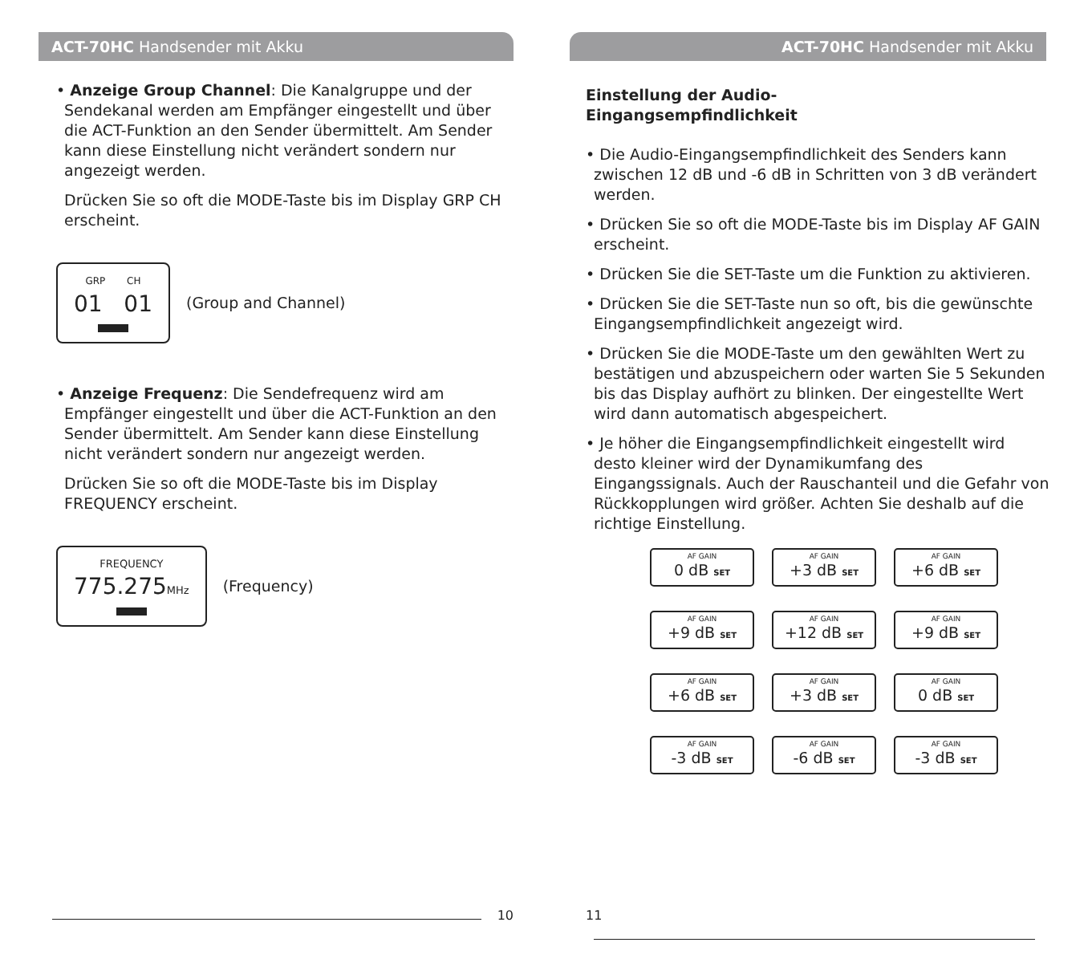ACT-70HC Handsender mit Akku
• Anzeige Group Channel: Die Kanalgruppe und der Sendekanal werden am Empfänger eingestellt und über die ACT-Funktion an den Sender übermittelt. Am Sender kann diese Einstellung nicht verändert sondern nur angezeigt werden.
Drücken Sie so oft die MODE-Taste bis im Display GRP CH erscheint.
GRP CH
01 01
(Group and Channel)
• Anzeige Frequenz: Die Sendefrequenz wird am Empfänger eingestellt und über die ACT-Funktion an den Sender übermittelt. Am Sender kann diese Einstellung nicht verändert sondern nur angezeigt werden.
Drücken Sie so oft die MODE-Taste bis im Display FREQUENCY erscheint.
FREQUENCY
775.275 MHz
(Frequency)
10
ACT-70HC Handsender mit Akku
Einstellung der Audio-
Eingangsempfindlichkeit
• Die Audio-Eingangsempfindlichkeit des Senders kann zwischen 12 dB und -6 dB in Schritten von 3 dB verändert werden.
• Drücken Sie so oft die MODE-Taste bis im Display AF GAIN erscheint.
• Drücken Sie die SET-Taste um die Funktion zu aktivieren.
• Drücken Sie die SET-Taste nun so oft, bis die gewünschte Eingangsempfindlichkeit angezeigt wird.
• Drücken Sie die MODE-Taste um den gewählten Wert zu bestätigen und abzuspeichern oder warten Sie 5 Sekunden bis das Display aufhört zu blinken. Der eingestellte Wert wird dann automa­tisch abgespeichert.
• Je höher die Eingangsempfindlichkeit eingestellt wird desto kleiner wird der Dynamikumfang des Eingangssignals. Auch der Rauschanteil und die Gefahr von Rückkopplungen wird größer. Achten Sie deshalb auf die richtige Einstellung.
AF GAIN
0 dB SET
AF GAIN
+3 dB SET
AF GAIN
+6 dB SET
AF GAIN
+9 dB SET
AF GAIN
+12 dB SET
AF GAIN
+9 dB SET
AF GAIN
+6 dB SET
AF GAIN
+3 dB SET
AF GAIN
0 dB SET
AF GAIN
-3 dB SET
AF GAIN
-6 dB SET
AF GAIN
-3 dB SET
11